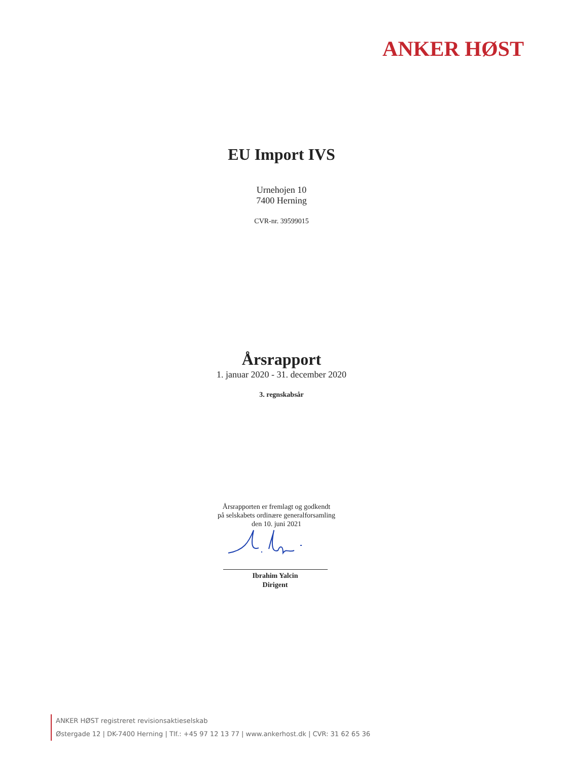ANKER HØST
EU Import IVS
Urnehojen 10
7400 Herning
CVR-nr. 39599015
Årsrapport
1. januar 2020 - 31. december 2020
3. regnskabsår
Årsrapporten er fremlagt og godkendt
på selskabets ordinære generalforsamling
den 10. juni 2021
Ibrahim Yalcin
Dirigent
ANKER HØST registreret revisionsaktieselskab
Østergade 12 | DK-7400 Herning | Tlf.: +45 97 12 13 77 | www.ankerhost.dk | CVR: 31 62 65 36